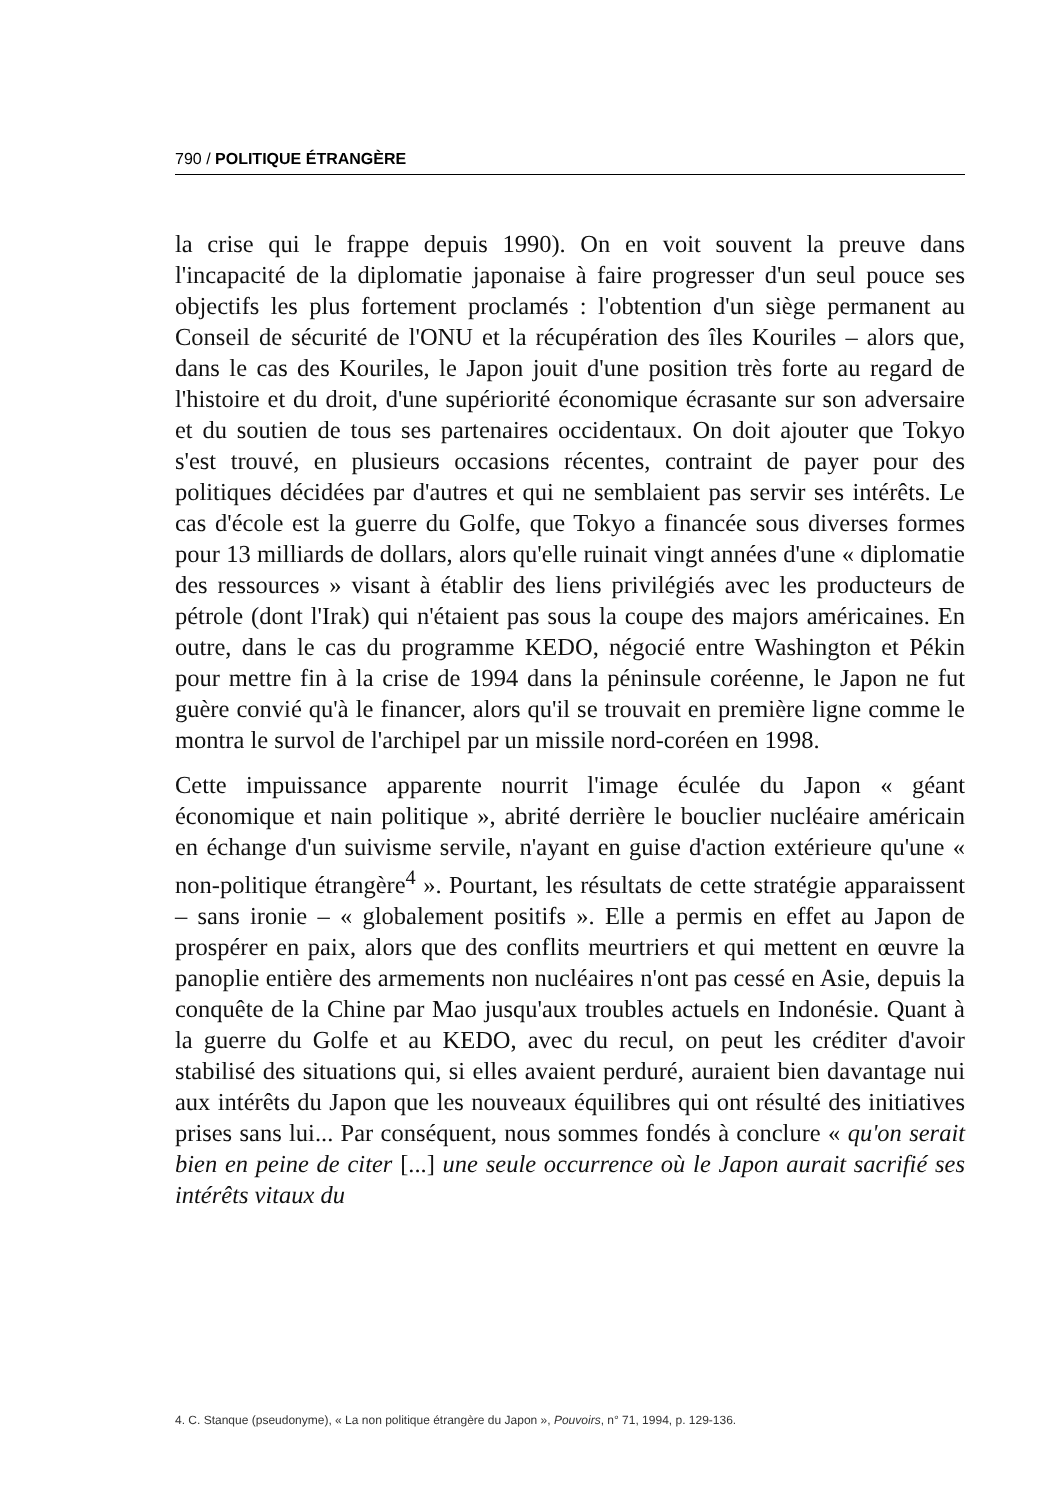790 / POLITIQUE ÉTRANGÈRE
la crise qui le frappe depuis 1990). On en voit souvent la preuve dans l'incapacité de la diplomatie japonaise à faire progresser d'un seul pouce ses objectifs les plus fortement proclamés : l'obtention d'un siège permanent au Conseil de sécurité de l'ONU et la récupération des îles Kouriles – alors que, dans le cas des Kouriles, le Japon jouit d'une position très forte au regard de l'histoire et du droit, d'une supériorité économique écrasante sur son adversaire et du soutien de tous ses partenaires occidentaux. On doit ajouter que Tokyo s'est trouvé, en plusieurs occasions récentes, contraint de payer pour des politiques décidées par d'autres et qui ne semblaient pas servir ses intérêts. Le cas d'école est la guerre du Golfe, que Tokyo a financée sous diverses formes pour 13 milliards de dollars, alors qu'elle ruinait vingt années d'une « diplomatie des ressources » visant à établir des liens privilégiés avec les producteurs de pétrole (dont l'Irak) qui n'étaient pas sous la coupe des majors américaines. En outre, dans le cas du programme KEDO, négocié entre Washington et Pékin pour mettre fin à la crise de 1994 dans la péninsule coréenne, le Japon ne fut guère convié qu'à le financer, alors qu'il se trouvait en première ligne comme le montra le survol de l'archipel par un missile nord-coréen en 1998.
Cette impuissance apparente nourrit l'image éculée du Japon « géant économique et nain politique », abrité derrière le bouclier nucléaire américain en échange d'un suivisme servile, n'ayant en guise d'action extérieure qu'une « non-politique étrangère<sup>4</sup> ». Pourtant, les résultats de cette stratégie apparaissent – sans ironie – « globalement positifs ». Elle a permis en effet au Japon de prospérer en paix, alors que des conflits meurtriers et qui mettent en œuvre la panoplie entière des armements non nucléaires n'ont pas cessé en Asie, depuis la conquête de la Chine par Mao jusqu'aux troubles actuels en Indonésie. Quant à la guerre du Golfe et au KEDO, avec du recul, on peut les créditer d'avoir stabilisé des situations qui, si elles avaient perduré, auraient bien davantage nui aux intérêts du Japon que les nouveaux équilibres qui ont résulté des initiatives prises sans lui... Par conséquent, nous sommes fondés à conclure « qu'on serait bien en peine de citer [...] une seule occurrence où le Japon aurait sacrifié ses intérêts vitaux du
4. C. Stanque (pseudonyme), « La non politique étrangère du Japon », Pouvoirs, n° 71, 1994, p. 129-136.